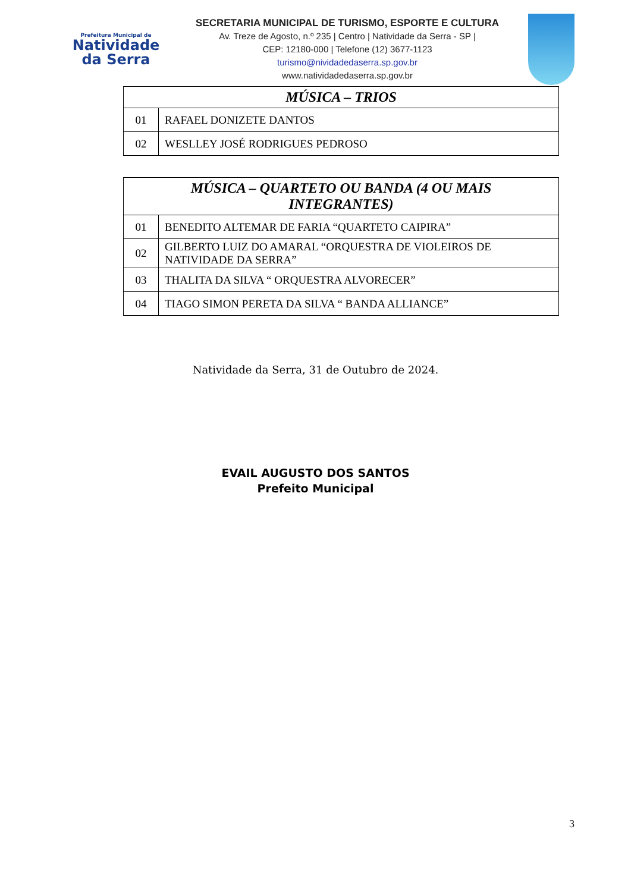Prefeitura Municipal de
Natividade
da Serra
SECRETARIA MUNICIPAL DE TURISMO, ESPORTE E CULTURA
Av. Treze de Agosto, n.º 235 | Centro | Natividade da Serra - SP |
CEP: 12180-000 | Telefone (12) 3677-1123
turismo@nividadedaserra.sp.gov.br
www.natividadedaserra.sp.gov.br
| MÚSICA – TRIOS | |
| --- | --- |
| 01 | RAFAEL DONIZETE DANTOS |
| 02 | WESLLEY JOSÉ RODRIGUES PEDROSO |
| MÚSICA – QUARTETO OU BANDA (4 OU MAIS INTEGRANTES) | |
| --- | --- |
| 01 | BENEDITO ALTEMAR DE FARIA “QUARTETO CAIPIRA” |
| 02 | GILBERTO LUIZ DO AMARAL “ORQUESTRA DE VIOLEIROS DE NATIVIDADE DA SERRA” |
| 03 | THALITA DA SILVA “ ORQUESTRA ALVORECER” |
| 04 | TIAGO SIMON PERETA DA SILVA “ BANDA ALLIANCE” |
Natividade da Serra, 31 de Outubro de 2024.
EVAIL AUGUSTO DOS SANTOS
Prefeito Municipal
3